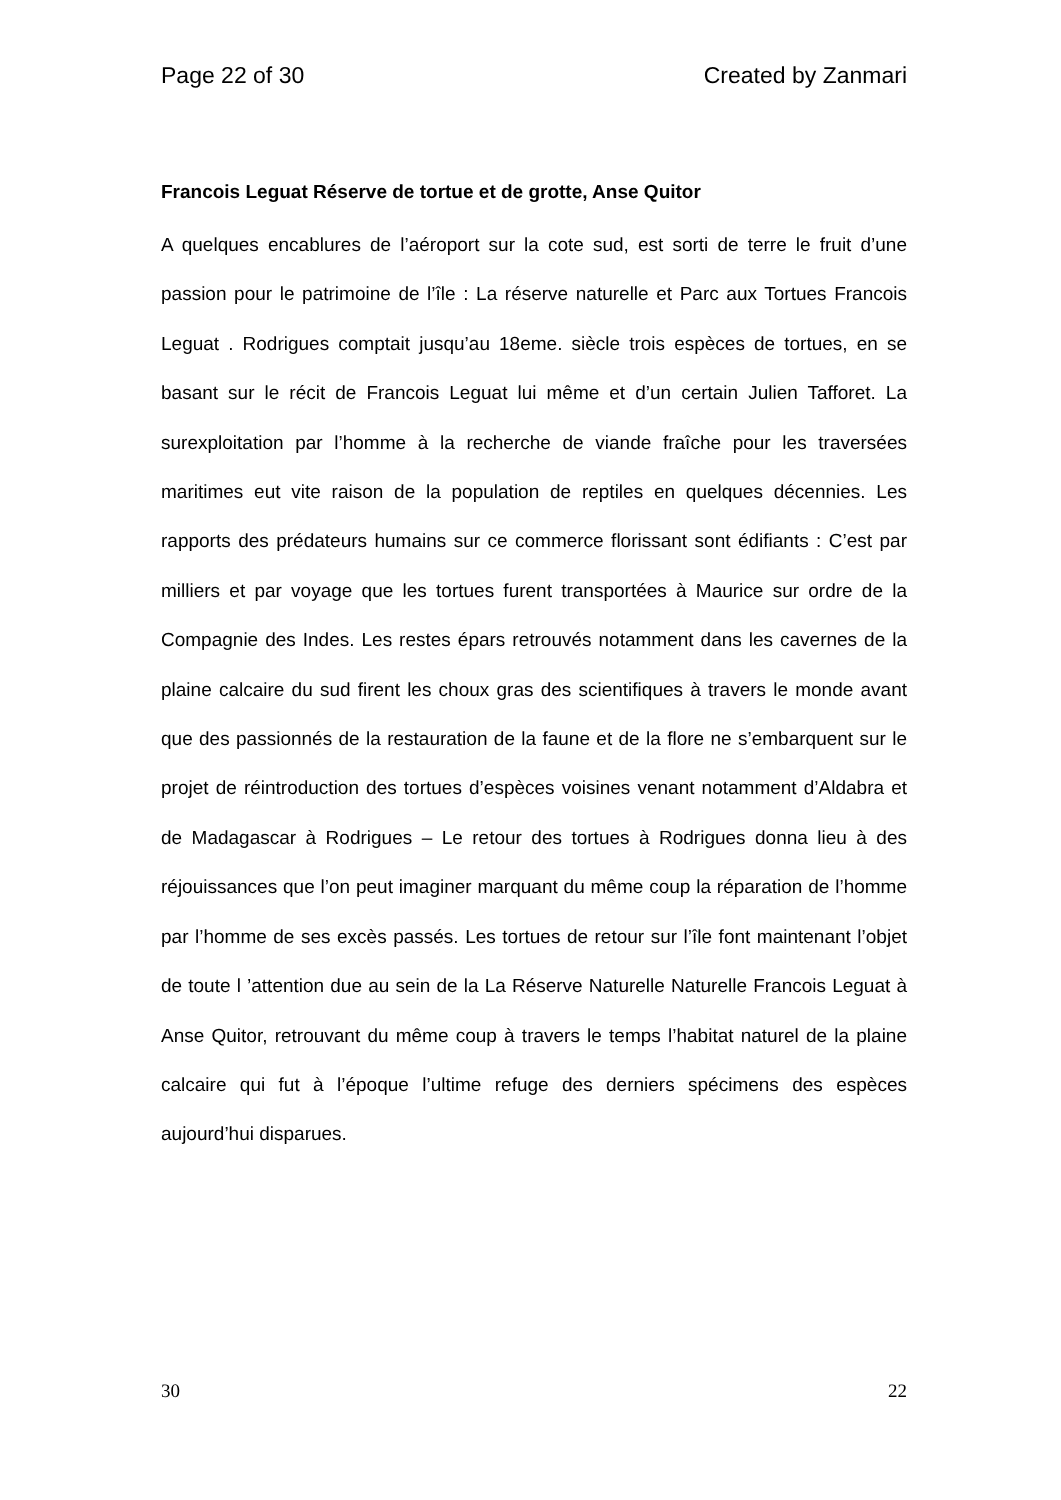Page 22 of 30 Created by Zanmari
Francois Leguat Réserve de tortue et de grotte, Anse Quitor
A quelques encablures de l’aéroport sur la cote sud, est sorti de terre le fruit d’une passion pour le patrimoine de l’île : La réserve naturelle et Parc aux Tortues Francois Leguat . Rodrigues comptait jusqu’au 18eme. siècle trois espèces de tortues, en se basant sur le récit de Francois Leguat lui même et d’un certain Julien Tafforet. La surexploitation par l’homme à la recherche de viande fraîche pour les traversées maritimes eut vite raison de la population de reptiles en quelques décennies. Les rapports des prédateurs humains sur ce commerce florissant sont édifiants : C’est par milliers et par voyage que les tortues furent transportées à Maurice sur ordre de la Compagnie des Indes. Les restes épars retrouvés notamment dans les cavernes de la plaine calcaire du sud firent les choux gras des scientifiques à travers le monde avant que des passionnés de la restauration de la faune et de la flore ne s’embarquent sur le projet de réintroduction des tortues d’espèces voisines venant notamment d’Aldabra et de Madagascar à Rodrigues – Le retour des tortues à Rodrigues donna lieu à des réjouissances que l’on peut imaginer marquant du même coup la réparation de l’homme par l’homme de ses excès passés. Les tortues de retour sur l’île font maintenant l’objet de toute l ’attention due au sein de la La Réserve Naturelle Naturelle Francois Leguat à Anse Quitor, retrouvant du même coup à travers le temps l’habitat naturel de la plaine calcaire qui fut à l’époque l’ultime refuge des derniers spécimens des espèces aujourd’hui disparues.
30 22